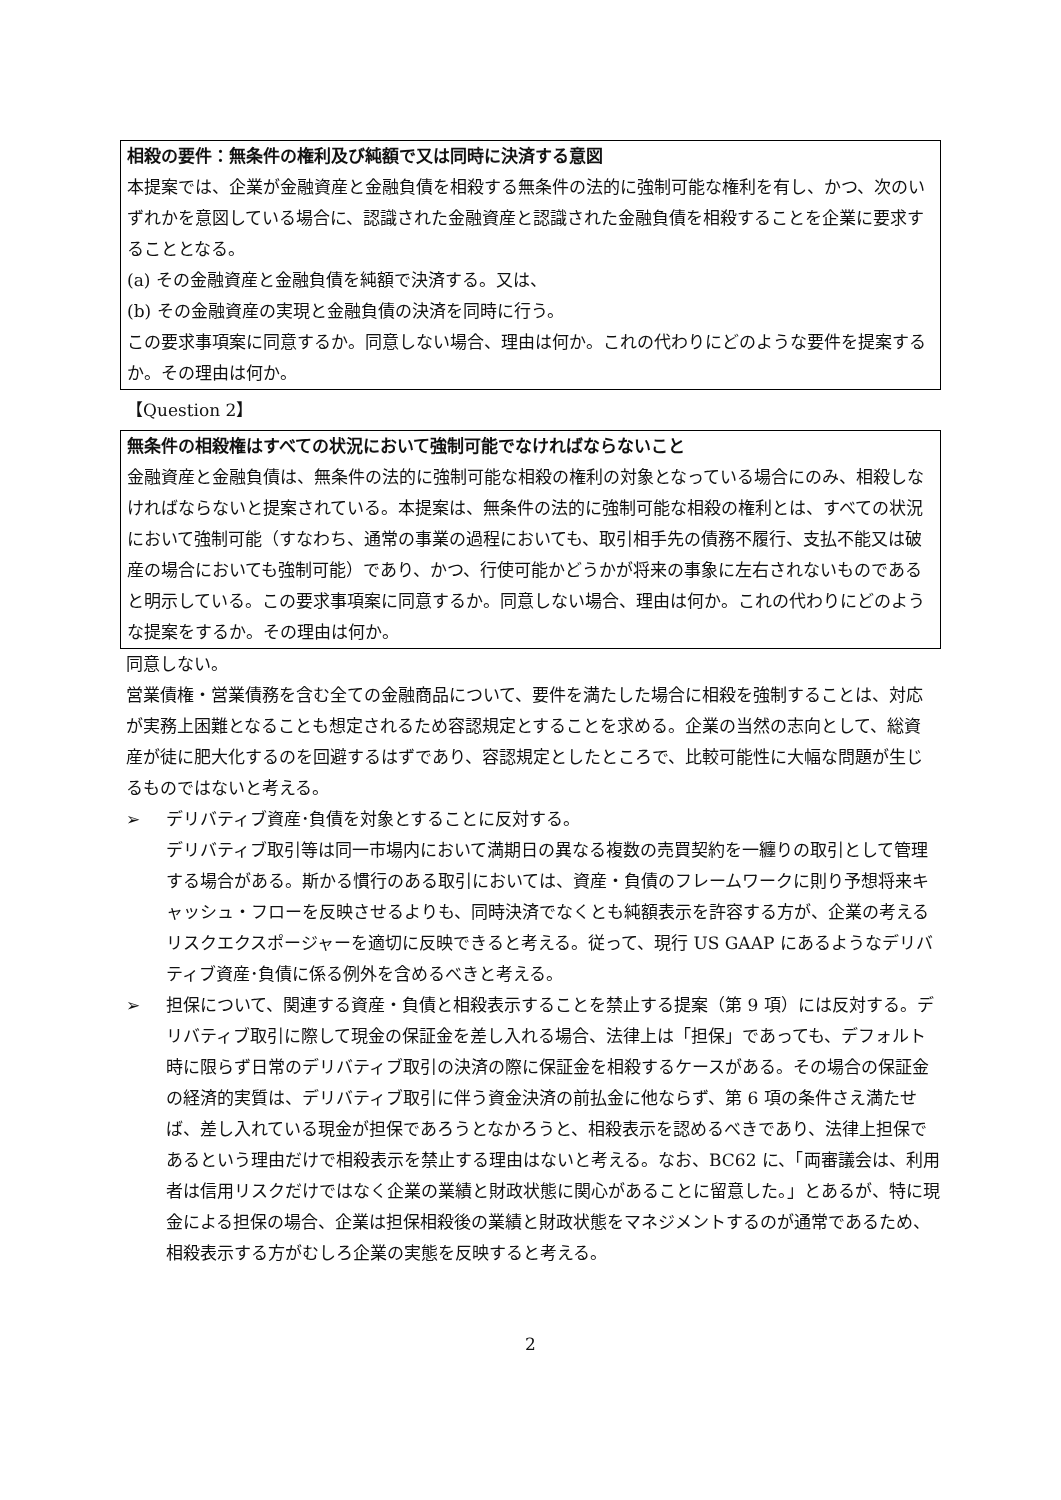相殺の要件：無条件の権利及び純額で又は同時に決済する意図
本提案では、企業が金融資産と金融負債を相殺する無条件の法的に強制可能な権利を有し、かつ、次のいずれかを意図している場合に、認識された金融資産と認識された金融負債を相殺することを企業に要求することとなる。
(a) その金融資産と金融負債を純額で決済する。又は、
(b) その金融資産の実現と金融負債の決済を同時に行う。
この要求事項案に同意するか。同意しない場合、理由は何か。これの代わりにどのような要件を提案するか。その理由は何か。
【Question 2】
無条件の相殺権はすべての状況において強制可能でなければならないこと
金融資産と金融負債は、無条件の法的に強制可能な相殺の権利の対象となっている場合にのみ、相殺しなければならないと提案されている。本提案は、無条件の法的に強制可能な相殺の権利とは、すべての状況において強制可能（すなわち、通常の事業の過程においても、取引相手先の債務不履行、支払不能又は破産の場合においても強制可能）であり、かつ、行使可能かどうかが将来の事象に左右されないものであると明示している。この要求事項案に同意するか。同意しない場合、理由は何か。これの代わりにどのような提案をするか。その理由は何か。
同意しない。
営業債権・営業債務を含む全ての金融商品について、要件を満たした場合に相殺を強制することは、対応が実務上困難となることも想定されるため容認規定とすることを求める。企業の当然の志向として、総資産が徒に肥大化するのを回避するはずであり、容認規定としたところで、比較可能性に大幅な問題が生じるものではないと考える。
➢ デリバティブ資産･負債を対象とすることに反対する。
デリバティブ取引等は同一市場内において満期日の異なる複数の売買契約を一纏りの取引として管理する場合がある。斯かる慣行のある取引においては、資産・負債のフレームワークに則り予想将来キャッシュ・フローを反映させるよりも、同時決済でなくとも純額表示を許容する方が、企業の考えるリスクエクスポージャーを適切に反映できると考える。従って、現行 US GAAP にあるようなデリバティブ資産･負債に係る例外を含めるべきと考える。
➢ 担保について、関連する資産・負債と相殺表示することを禁止する提案（第 9 項）には反対する。デリバティブ取引に際して現金の保証金を差し入れる場合、法律上は「担保」であっても、デフォルト時に限らず日常のデリバティブ取引の決済の際に保証金を相殺するケースがある。その場合の保証金の経済的実質は、デリバティブ取引に伴う資金決済の前払金に他ならず、第 6 項の条件さえ満たせば、差し入れている現金が担保であろうとなかろうと、相殺表示を認めるべきであり、法律上担保であるという理由だけで相殺表示を禁止する理由はないと考える。なお、BC62 に、「両審議会は、利用者は信用リスクだけではなく企業の業績と財政状態に関心があることに留意した。」とあるが、特に現金による担保の場合、企業は担保相殺後の業績と財政状態をマネジメントするのが通常であるため、相殺表示する方がむしろ企業の実態を反映すると考える。
2